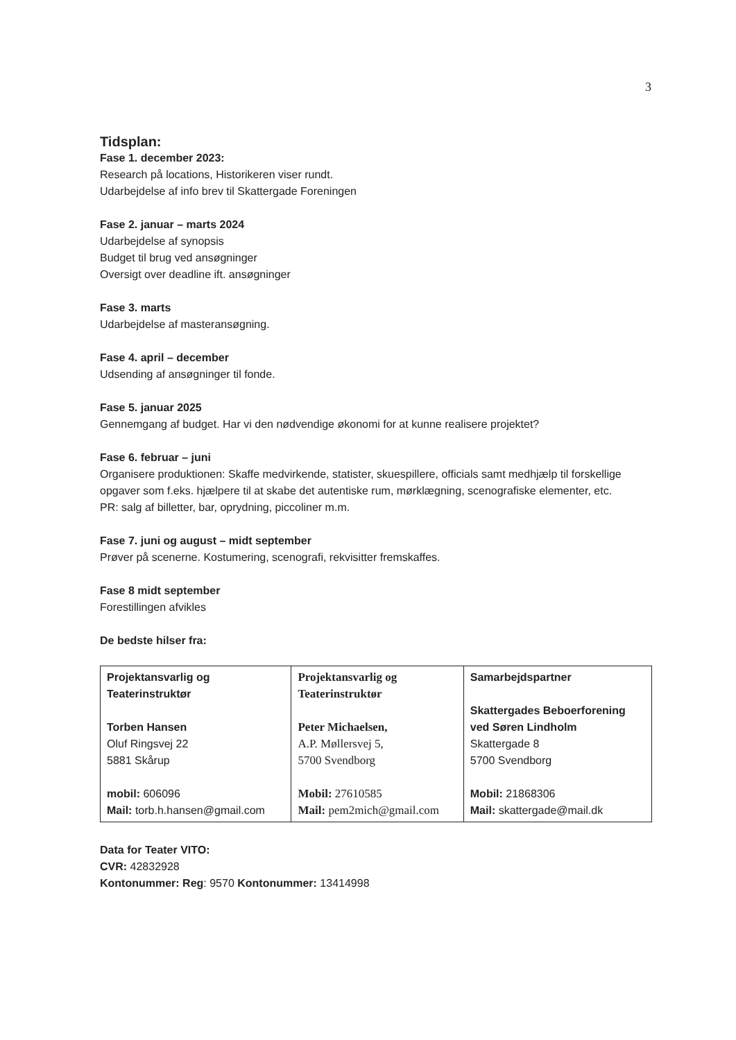3
Tidsplan:
Fase 1. december 2023:
Research på locations, Historikeren viser rundt.
Udarbejdelse af info brev til Skattergade Foreningen
Fase 2. januar – marts 2024
Udarbejdelse af synopsis
Budget til brug ved ansøgninger
Oversigt over deadline ift. ansøgninger
Fase 3. marts
Udarbejdelse af masteransøgning.
Fase 4. april – december
Udsending af ansøgninger til fonde.
Fase 5. januar 2025
Gennemgang af budget. Har vi den nødvendige økonomi for at kunne realisere projektet?
Fase 6. februar – juni
Organisere produktionen: Skaffe medvirkende, statister, skuespillere, officials samt medhjælp til forskellige opgaver som f.eks. hjælpere til at skabe det autentiske rum, mørklægning, scenografiske elementer, etc.
PR: salg af billetter, bar, oprydning, piccoliner m.m.
Fase 7. juni og august – midt september
Prøver på scenerne. Kostumering, scenografi, rekvisitter fremskaffes.
Fase 8 midt september
Forestillingen afvikles
De bedste hilser fra:
| Projektansvarlig og Teaterinstruktør Torben Hansen Oluf Ringsvej 22 5881 Skårup mobil: 606096 Mail: torb.h.hansen@gmail.com | Projektansvarlig og Teaterinstruktør Peter Michaelsen, A.P. Møllersvej 5, 5700 Svendborg Mobil: 27610585 Mail: pem2mich@gmail.com | Samarbejdspartner Skattergades Beboerforening ved Søren Lindholm Skattergade 8 5700 Svendborg Mobil: 21868306 Mail: skattergade@mail.dk |
Data for Teater VITO:
CVR: 42832928
Kontonummer: Reg: 9570 Kontonummer: 13414998